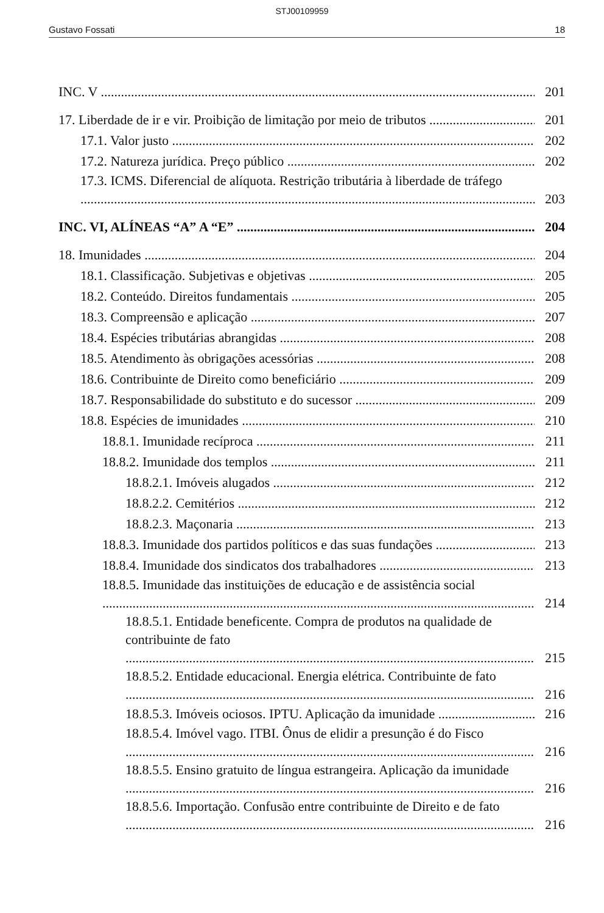STJ00109959
Gustavo Fossati 18
INC. V 201
17. Liberdade de ir e vir. Proibição de limitação por meio de tributos 201
17.1. Valor justo 202
17.2. Natureza jurídica. Preço público 202
17.3. ICMS. Diferencial de alíquota. Restrição tributária à liberdade de tráfego 203
INC. VI, ALÍNEAS “A” A “E” 204
18. Imunidades 204
18.1. Classificação. Subjetivas e objetivas 205
18.2. Conteúdo. Direitos fundamentais 205
18.3. Compreensão e aplicação 207
18.4. Espécies tributárias abrangidas 208
18.5. Atendimento às obrigações acessórias 208
18.6. Contribuinte de Direito como beneficiário 209
18.7. Responsabilidade do substituto e do sucessor 209
18.8. Espécies de imunidades 210
18.8.1. Imunidade recíproca 211
18.8.2. Imunidade dos templos 211
18.8.2.1. Imóveis alugados 212
18.8.2.2. Cemitérios 212
18.8.2.3. Maçonaria 213
18.8.3. Imunidade dos partidos políticos e das suas fundações 213
18.8.4. Imunidade dos sindicatos dos trabalhadores 213
18.8.5. Imunidade das instituições de educação e de assistência social 214
18.8.5.1. Entidade beneficente. Compra de produtos na qualidade de contribuinte de fato 215
18.8.5.2. Entidade educacional. Energia elétrica. Contribuinte de fato 216
18.8.5.3. Imóveis ociosos. IPTU. Aplicação da imunidade 216
18.8.5.4. Imóvel vago. ITBI. Ônus de elidir a presunção é do Fisco 216
18.8.5.5. Ensino gratuito de língua estrangeira. Aplicação da imunidade 216
18.8.5.6. Importação. Confusão entre contribuinte de Direito e de fato 216